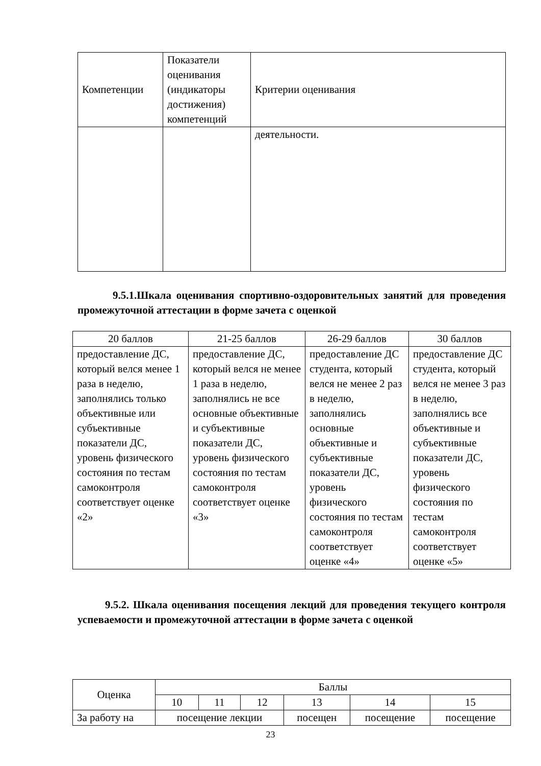| Компетенции | Показатели оценивания (индикаторы достижения) компетенций | Критерии оценивания |
| | | деятельности. |
9.5.1.Шкала оценивания спортивно-оздоровительных занятий для проведения промежуточной аттестации в форме зачета с оценкой
| 20 баллов | 21-25 баллов | 26-29 баллов | 30 баллов |
| --- | --- | --- | --- |
| предоставление ДС, который велся менее 1 раза в неделю, заполнялись только объективные или субъективные показатели ДС, уровень физического состояния по тестам самоконтроля соответствует оценке «2» | предоставление ДС, который велся не менее 1 раза в неделю, заполнялись не все основные объективные и субъективные показатели ДС, уровень физического состояния по тестам самоконтроля соответствует оценке «3» | предоставление ДС студента, который велся не менее 2 раз в неделю, заполнялись основные объективные и субъективные показатели ДС, уровень физического состояния по тестам самоконтроля соответствует оценке «4» | предоставление ДС студента, который велся не менее 3 раз в неделю, заполнялись все объективные и субъективные показатели ДС, уровень физического состояния по тестам самоконтроля соответствует оценке «5» |
9.5.2. Шкала оценивания посещения лекций для проведения текущего контроля успеваемости и промежуточной аттестации в форме зачета с оценкой
| Оценка | Баллы | | | | | |
| --- | --- | --- | --- | --- | --- | --- |
| | 10 | 11 | 12 | 13 | 14 | 15 |
| За работу на | посещение лекции | | | посещен | посещение | посещение |
23